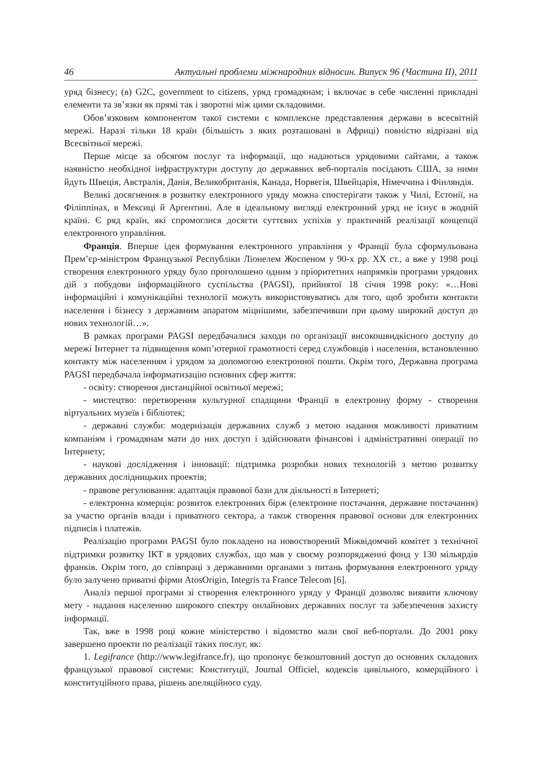46 Актуальні проблеми міжнародних відносин. Випуск 96 (Частина ІІ), 2011
уряд бізнесу; (в) G2C, government to citizens, уряд громадянам; і включає в себе численні прикладні елементи та зв’язки як прямі так і зворотні між цими складовими.
Обов’язковим компонентом такої системи є комплексне представлення держави в всесвітній мережі. Наразі тільки 18 країн (більшість з яких розташовані в Африці) повністю відрізані від Всесвітньої мережі.
Перше місце за обсягом послуг та інформації, що надаються урядовими сайтами, а також наявністю необхідної інфраструктури доступу до державних веб-порталів посідають США, за ними йдуть Швеція, Австралія, Данія, Великобританія, Канада, Норвегія, Швейцарія, Німеччина і Фінляндія.
Великі досягнення в розвитку електронного уряду можна спостерігати також у Чилі, Естонії, на Філіппінах, в Мексиці й Аргентині. Але в ідеальному вигляді електронний уряд не існує в жодній країні. Є ряд країн, які спромоглися досягти суттєвих успіхів у практичній реалізації концепції електронного управління.
Франція. Вперше ідея формування електронного управління у Франції була сформульована Прем’єр-міністром Французької Республіки Ліонелем Жоспеном у 90-х рр. ХХ ст., а вже у 1998 році створення електронного уряду було проголошено одним з пріоритетних напрямків програми урядових дій з побудови інформаційного суспільства (PAGSI), прийнятої 18 січня 1998 року: «…Нові інформаційні і комунікаційні технології можуть використовуватись для того, щоб зробити контакти населення і бізнесу з державним апаратом міцнішими, забезпечивши при цьому широкий доступ до нових технологій…».
В рамках програми PAGSI передбачалися заходи по організації високошвидкісного доступу до мережі Інтернет та підвищення комп’ютерної грамотності серед службовців і населення, встановленню контакту між населенням і урядом за допомогою електронної пошти. Окрім того, Державна програма PAGSI передбачала інформатизацію основних сфер життя:
- освіту: створення дистанційної освітньої мережі;
- мистецтво: перетворення культурної спадщини Франції в електронну форму - створення віртуальних музеїв і бібліотек;
- державні служби: модернізація державних служб з метою надання можливості приватним компаніям і громадянам мати до них доступ і здійснювати фінансові і адміністративні операції по Інтернету;
- наукові дослідження і інновації: підтримка розробки нових технологій з метою розвитку державних дослідницьких проектів;
- правове регулювання: адаптація правової бази для діяльності в Інтернеті;
- електронна комерція: розвиток електронних бірж (електронне постачання, державне постачання) за участю органів влади і приватного сектора, а також створення правової основи для електронних підписів і платежів.
Реалізацію програми PAGSI було покладено на новостворений Міжвідомчий комітет з технічної підтримки розвитку ІКТ в урядових службах, що мав у своєму розпорядженні фонд у 130 мільярдів франків. Окрім того, до співпраці з державними органами з питань формування електронного уряду було залучено приватні фірми AtosOrigin, Integris та France Telecom [6].
Аналіз першої програми зі створення електронного уряду у Франції дозволяє виявити ключову мету - надання населенню широкого спектру онлайнових державних послуг та забезпечення захисту інформації.
Так, вже в 1998 році кожне міністерство і відомство мали свої веб-портали. До 2001 року завершено проекти по реалізації таких послуг, як:
1. Legifrance (http://www.legifrance.fr), що пропонує безкоштовний доступ до основних складових французької правової системи: Конституції, Journal Officiel, кодексів цивільного, комерційного і конституційного права, рішень апеляційного суду.